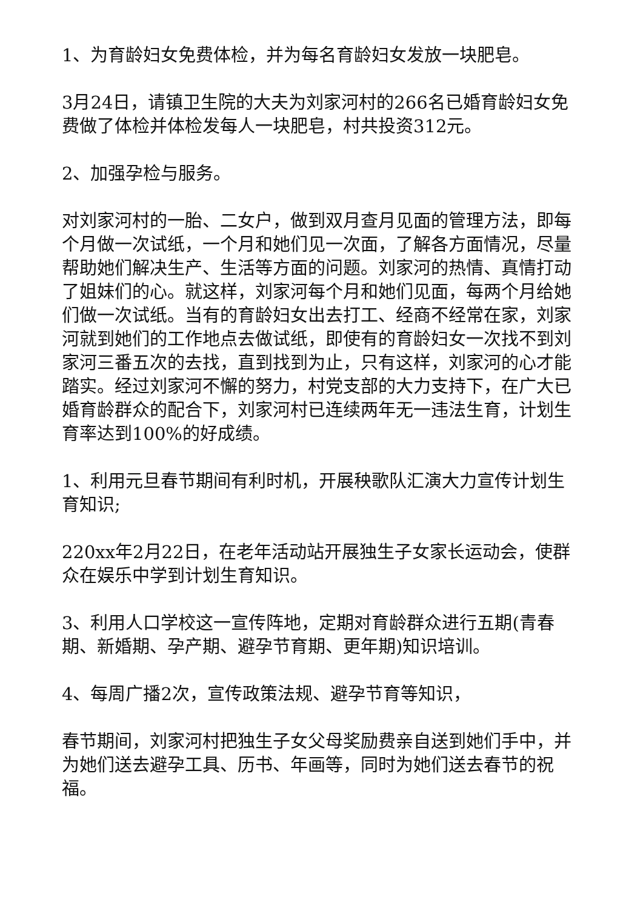1、为育龄妇女免费体检，并为每名育龄妇女发放一块肥皂。
3月24日，请镇卫生院的大夫为刘家河村的266名已婚育龄妇女免费做了体检并体检发每人一块肥皂，村共投资312元。
2、加强孕检与服务。
对刘家河村的一胎、二女户，做到双月查月见面的管理方法，即每个月做一次试纸，一个月和她们见一次面，了解各方面情况，尽量帮助她们解决生产、生活等方面的问题。刘家河的热情、真情打动了姐妹们的心。就这样，刘家河每个月和她们见面，每两个月给她们做一次试纸。当有的育龄妇女出去打工、经商不经常在家，刘家河就到她们的工作地点去做试纸，即使有的育龄妇女一次找不到刘家河三番五次的去找，直到找到为止，只有这样，刘家河的心才能踏实。经过刘家河不懈的努力，村党支部的大力支持下，在广大已婚育龄群众的配合下，刘家河村已连续两年无一违法生育，计划生育率达到100%的好成绩。
1、利用元旦春节期间有利时机，开展秧歌队汇演大力宣传计划生育知识;
220xx年2月22日，在老年活动站开展独生子女家长运动会，使群众在娱乐中学到计划生育知识。
3、利用人口学校这一宣传阵地，定期对育龄群众进行五期(青春期、新婚期、孕产期、避孕节育期、更年期)知识培训。
4、每周广播2次，宣传政策法规、避孕节育等知识，
春节期间，刘家河村把独生子女父母奖励费亲自送到她们手中，并为她们送去避孕工具、历书、年画等，同时为她们送去春节的祝福。